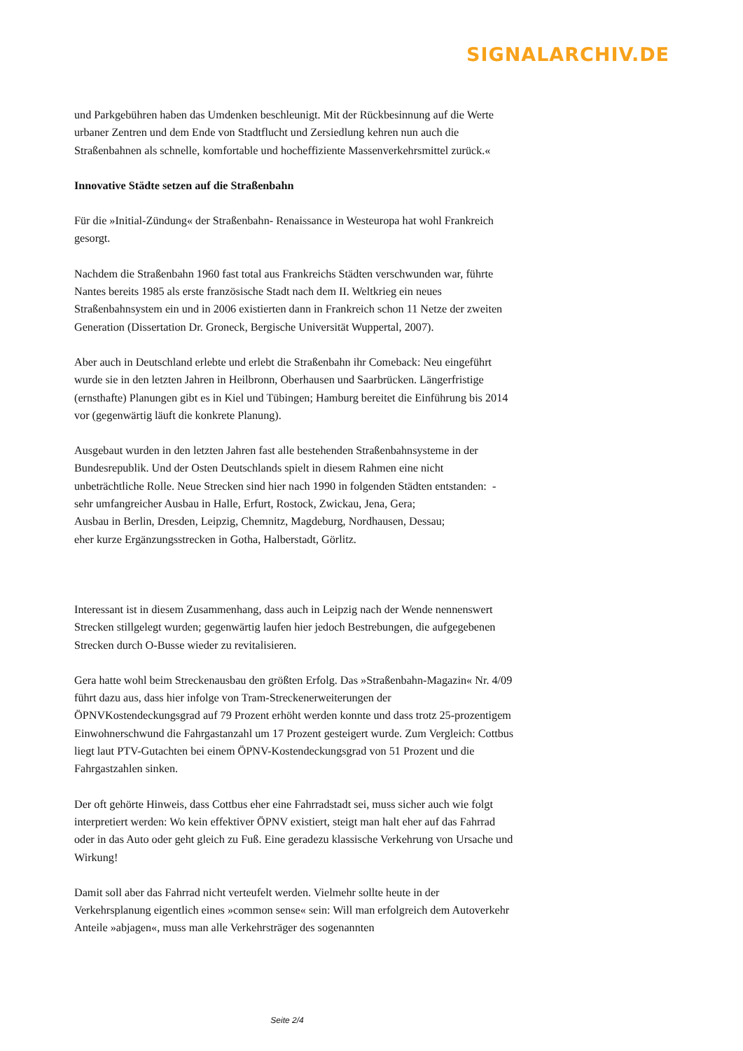SIGNALARCHIV.DE
und Parkgebühren haben das Umdenken beschleunigt. Mit der Rückbesinnung auf die Werte urbaner Zentren und dem Ende von Stadtflucht und Zersiedlung kehren nun auch die Straßenbahnen als schnelle, komfortable und hocheffiziente Massenverkehrsmittel zurück.«
Innovative Städte setzen auf die Straßenbahn
Für die »Initial-Zündung« der Straßenbahn- Renaissance in Westeuropa hat wohl Frankreich gesorgt.
Nachdem die Straßenbahn 1960 fast total aus Frankreichs Städten verschwunden war, führte Nantes bereits 1985 als erste französische Stadt nach dem II. Weltkrieg ein neues Straßenbahnsystem ein und in 2006 existierten dann in Frankreich schon 11 Netze der zweiten Generation (Dissertation Dr. Groneck, Bergische Universität Wuppertal, 2007).
Aber auch in Deutschland erlebte und erlebt die Straßenbahn ihr Comeback: Neu eingeführt wurde sie in den letzten Jahren in Heilbronn, Oberhausen und Saarbrücken. Längerfristige (ernsthafte) Planungen gibt es in Kiel und Tübingen; Hamburg bereitet die Einführung bis 2014 vor (gegenwärtig läuft die konkrete Planung).
Ausgebaut wurden in den letzten Jahren fast alle bestehenden Straßenbahnsysteme in der Bundesrepublik. Und der Osten Deutschlands spielt in diesem Rahmen eine nicht unbeträchtliche Rolle. Neue Strecken sind hier nach 1990 in folgenden Städten entstanden: - sehr umfangreicher Ausbau in Halle, Erfurt, Rostock, Zwickau, Jena, Gera;
Ausbau in Berlin, Dresden, Leipzig, Chemnitz, Magdeburg, Nordhausen, Dessau;
eher kurze Ergänzungsstrecken in Gotha, Halberstadt, Görlitz.
Interessant ist in diesem Zusammenhang, dass auch in Leipzig nach der Wende nennenswert Strecken stillgelegt wurden; gegenwärtig laufen hier jedoch Bestrebungen, die aufgegebenen Strecken durch O-Busse wieder zu revitalisieren.
Gera hatte wohl beim Streckenausbau den größten Erfolg. Das »Straßenbahn-Magazin« Nr. 4/09 führt dazu aus, dass hier infolge von Tram-Streckenerweiterungen der ÖPNVKostendeckungsgrad auf 79 Prozent erhöht werden konnte und dass trotz 25-prozentigem Einwohnerschwund die Fahrgastanzahl um 17 Prozent gesteigert wurde. Zum Vergleich: Cottbus liegt laut PTV-Gutachten bei einem ÖPNV-Kostendeckungsgrad von 51 Prozent und die Fahrgastzahlen sinken.
Der oft gehörte Hinweis, dass Cottbus eher eine Fahrradstadt sei, muss sicher auch wie folgt interpretiert werden: Wo kein effektiver ÖPNV existiert, steigt man halt eher auf das Fahrrad oder in das Auto oder geht gleich zu Fuß. Eine geradezu klassische Verkehrung von Ursache und Wirkung!
Damit soll aber das Fahrrad nicht verteufelt werden. Vielmehr sollte heute in der Verkehrsplanung eigentlich eines »common sense« sein: Will man erfolgreich dem Autoverkehr Anteile »abjagen«, muss man alle Verkehrsträger des sogenannten
Seite 2/4